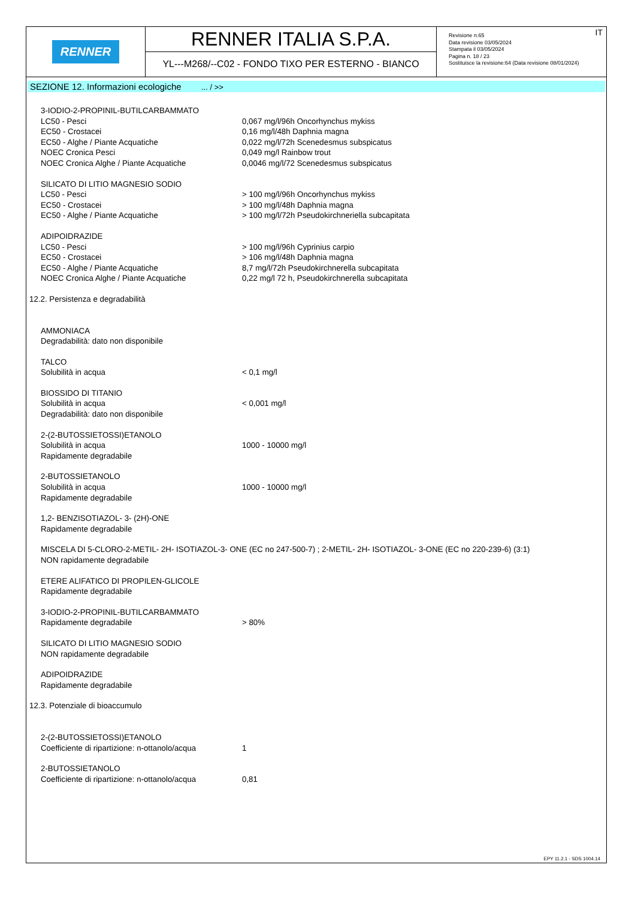RENNER
RENNER ITALIA S.P.A.
YL---M268/--C02 - FONDO TIXO PER ESTERNO - BIANCO
IT
Revisione n.65
Data revisione 03/05/2024
Stampata il 03/05/2024
Pagina n. 18 / 23
Sostituisce la revisione:64 (Data revisione 08/01/2024)
SEZIONE 12. Informazioni ecologiche ... / >>
| 3-IODIO-2-PROPINIL-BUTILCARBAMMATO | |
| LC50 - Pesci | 0,067 mg/l/96h Oncorhynchus mykiss |
| EC50 - Crostacei | 0,16 mg/l/48h Daphnia magna |
| EC50 - Alghe / Piante Acquatiche | 0,022 mg/l/72h Scenedesmus subspicatus |
| NOEC Cronica Pesci | 0,049 mg/l Rainbow trout |
| NOEC Cronica Alghe / Piante Acquatiche | 0,0046 mg/l/72 Scenedesmus subspicatus |
| SILICATO DI LITIO MAGNESIO SODIO | |
| LC50 - Pesci | > 100 mg/l/96h Oncorhynchus mykiss |
| EC50 - Crostacei | > 100 mg/l/48h Daphnia magna |
| EC50 - Alghe / Piante Acquatiche | > 100 mg/l/72h Pseudokirchneriella subcapitata |
| ADIPOIDRAZIDE | |
| LC50 - Pesci | > 100 mg/l/96h Cyprinius carpio |
| EC50 - Crostacei | > 106 mg/l/48h Daphnia magna |
| EC50 - Alghe / Piante Acquatiche | 8,7 mg/l/72h Pseudokirchnerella subcapitata |
| NOEC Cronica Alghe / Piante Acquatiche | 0,22 mg/l 72 h, Pseudokirchnerella subcapitata |
12.2. Persistenza e degradabilità
| AMMONIACA | |
| Degradabilità: dato non disponibile | |
| TALCO | |
| Solubilità in acqua | < 0,1 mg/l |
| BIOSSIDO DI TITANIO | |
| Solubilità in acqua | < 0,001 mg/l |
| Degradabilità: dato non disponibile | |
| 2-(2-BUTOSSIETOSSI)ETANOLO | |
| Solubilità in acqua | 1000 - 10000 mg/l |
| Rapidamente degradabile | |
| 2-BUTOSSIETANOLO | |
| Solubilità in acqua | 1000 - 10000 mg/l |
| Rapidamente degradabile | |
1,2- BENZISOTIAZOL- 3- (2H)-ONE
Rapidamente degradabile
MISCELA DI 5-CLORO-2-METIL- 2H- ISOTIAZOL-3- ONE (EC no 247-500-7) ; 2-METIL- 2H- ISOTIAZOL- 3-ONE (EC no 220-239-6) (3:1)
NON rapidamente degradabile
ETERE ALIFATICO DI PROPILEN-GLICOLE
Rapidamente degradabile
| 3-IODIO-2-PROPINIL-BUTILCARBAMMATO | |
| Rapidamente degradabile | > 80% |
SILICATO DI LITIO MAGNESIO SODIO
NON rapidamente degradabile
ADIPOIDRAZIDE
Rapidamente degradabile
12.3. Potenziale di bioaccumulo
| 2-(2-BUTOSSIETOSSI)ETANOLO | |
| Coefficiente di ripartizione: n-ottanolo/acqua | 1 |
| 2-BUTOSSIETANOLO | |
| Coefficiente di ripartizione: n-ottanolo/acqua | 0,81 |
EPY 11.2.1 - SDS 1004.14